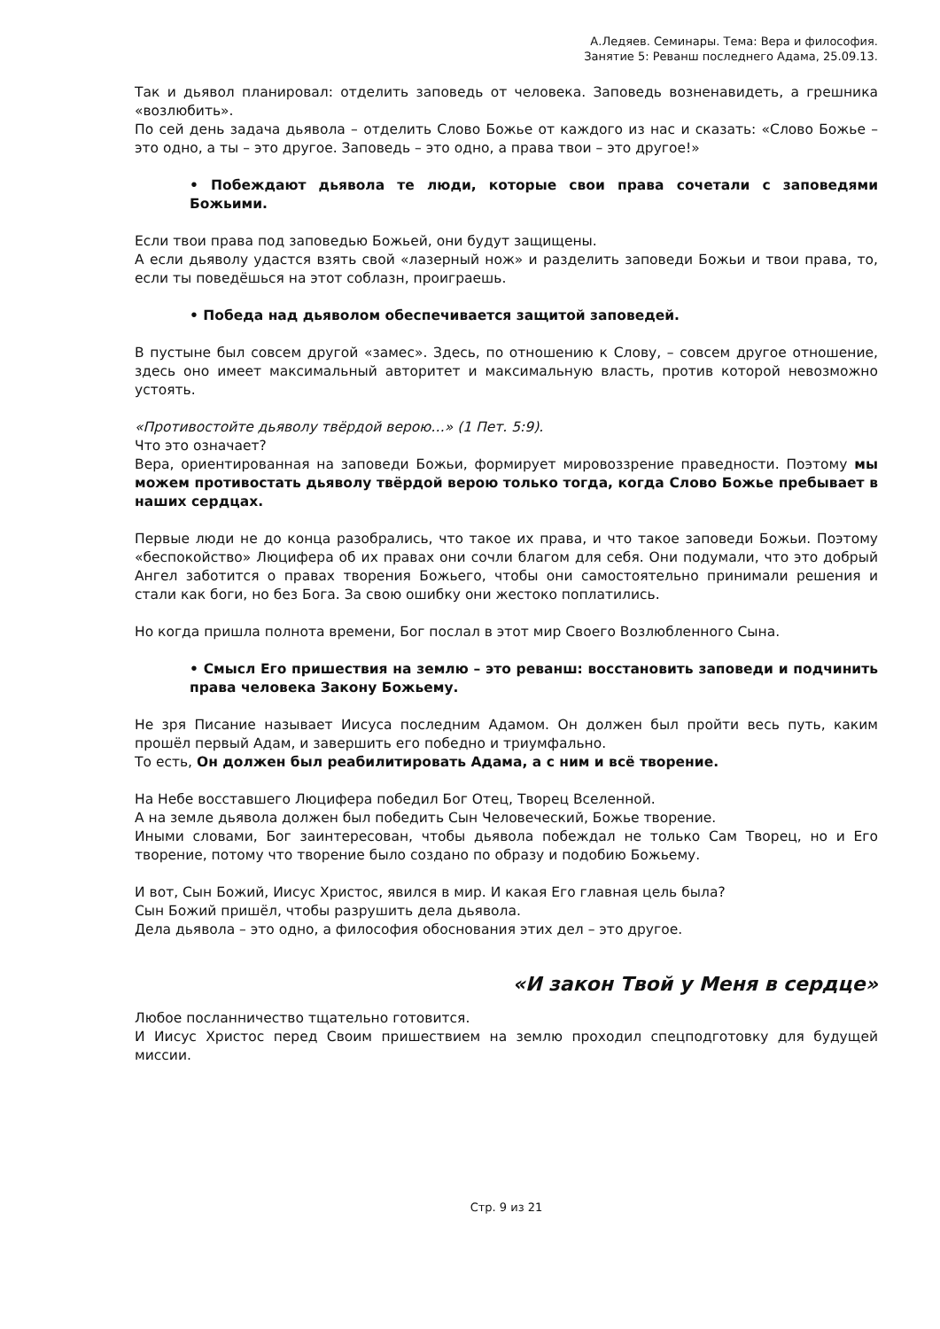А.Ледяев. Семинары. Тема: Вера и философия.
Занятие 5: Реванш последнего Адама, 25.09.13.
Так и дьявол планировал: отделить заповедь от человека. Заповедь возненавидеть, а грешника «возлюбить».
По сей день задача дьявола – отделить Слово Божье от каждого из нас и сказать: «Слово Божье – это одно, а ты – это другое. Заповедь – это одно, а права твои – это другое!»
• Побеждают дьявола те люди, которые свои права сочетали с заповедями Божьими.
Если твои права под заповедью Божьей, они будут защищены.
А если дьяволу удастся взять свой «лазерный нож» и разделить заповеди Божьи и твои права, то, если ты поведёшься на этот соблазн, проиграешь.
• Победа над дьяволом обеспечивается защитой заповедей.
В пустыне был совсем другой «замес». Здесь, по отношению к Слову, – совсем другое отношение, здесь оно имеет максимальный авторитет и максимальную власть, против которой невозможно устоять.
«Противостойте дьяволу твёрдой верою…» (1 Пет. 5:9).
Что это означает?
Вера, ориентированная на заповеди Божьи, формирует мировоззрение праведности. Поэтому мы можем противостать дьяволу твёрдой верою только тогда, когда Слово Божье пребывает в наших сердцах.
Первые люди не до конца разобрались, что такое их права, и что такое заповеди Божьи. Поэтому «беспокойство» Люцифера об их правах они сочли благом для себя. Они подумали, что это добрый Ангел заботится о правах творения Божьего, чтобы они самостоятельно принимали решения и стали как боги, но без Бога. За свою ошибку они жестоко поплатились.
Но когда пришла полнота времени, Бог послал в этот мир Своего Возлюбленного Сына.
• Смысл Его пришествия на землю – это реванш: восстановить заповеди и подчинить права человека Закону Божьему.
Не зря Писание называет Иисуса последним Адамом. Он должен был пройти весь путь, каким прошёл первый Адам, и завершить его победно и триумфально.
То есть, Он должен был реабилитировать Адама, а с ним и всё творение.
На Небе восставшего Люцифера победил Бог Отец, Творец Вселенной.
А на земле дьявола должен был победить Сын Человеческий, Божье творение.
Иными словами, Бог заинтересован, чтобы дьявола побеждал не только Сам Творец, но и Его творение, потому что творение было создано по образу и подобию Божьему.
И вот, Сын Божий, Иисус Христос, явился в мир. И какая Его главная цель была?
Сын Божий пришёл, чтобы разрушить дела дьявола.
Дела дьявола – это одно, а философия обоснования этих дел – это другое.
«И закон Твой у Меня в сердце»
Любое посланничество тщательно готовится.
И Иисус Христос перед Своим пришествием на землю проходил спецподготовку для будущей миссии.
Стр. 9 из 21